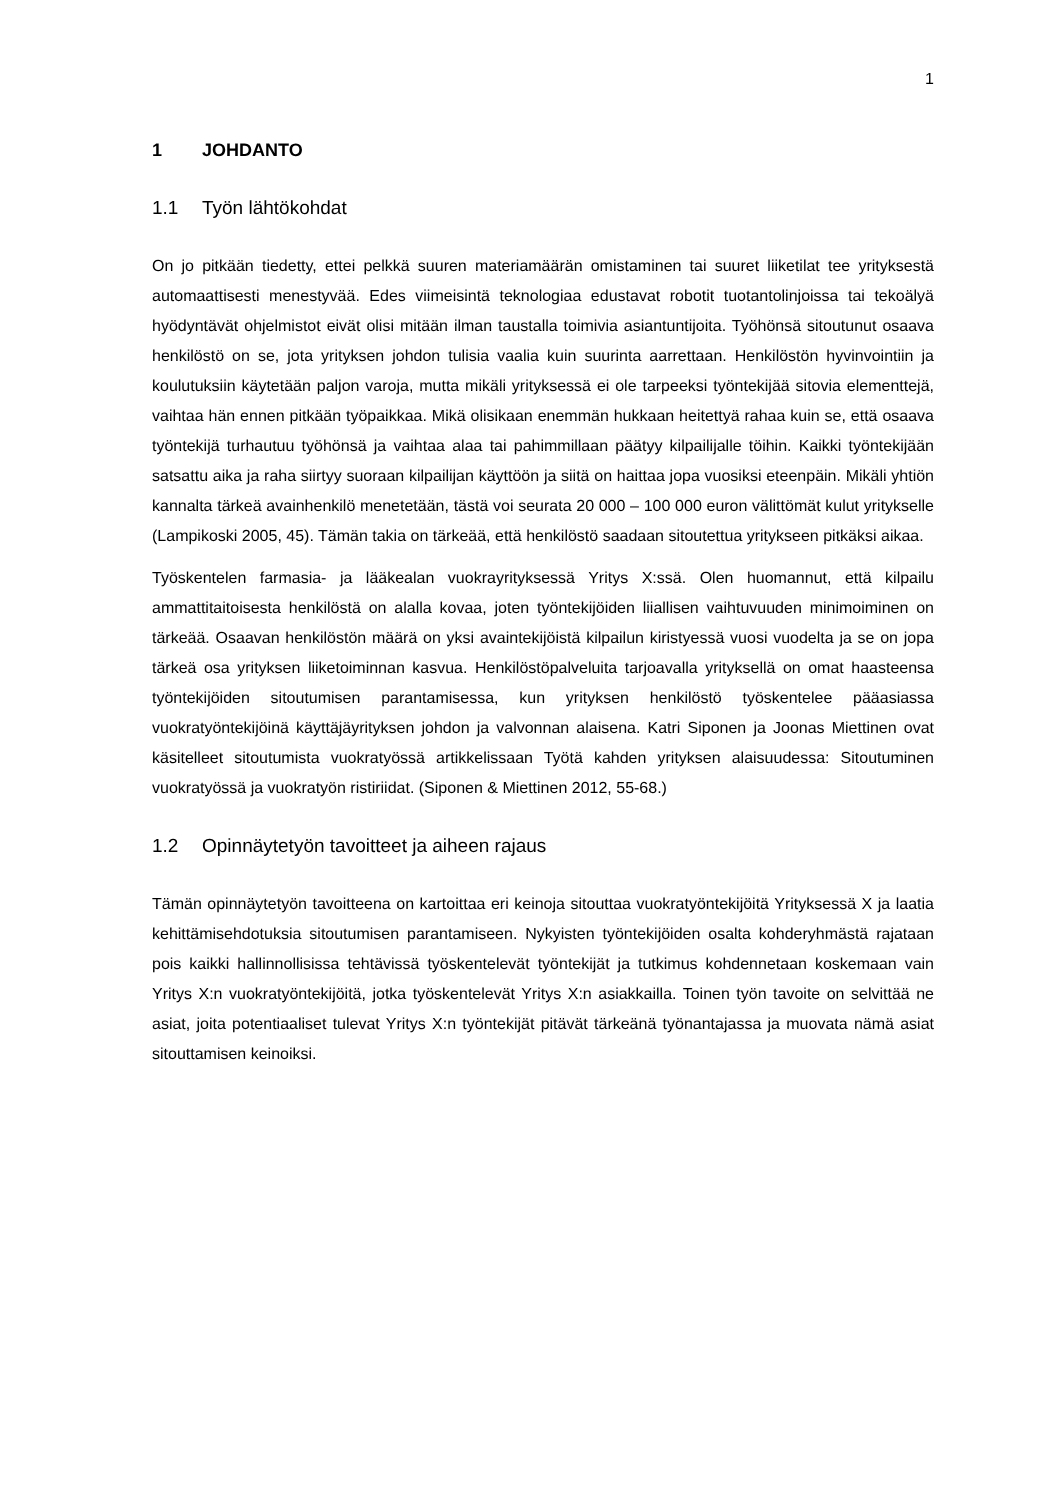1
1 JOHDANTO
1.1 Työn lähtökohdat
On jo pitkään tiedetty, ettei pelkkä suuren materiamäärän omistaminen tai suuret liiketilat tee yrityksestä automaattisesti menestyvää. Edes viimeisintä teknologiaa edustavat robotit tuotantolinjoissa tai tekoälyä hyödyntävät ohjelmistot eivät olisi mitään ilman taustalla toimivia asiantuntijoita. Työhönsä sitoutunut osaava henkilöstö on se, jota yrityksen johdon tulisia vaalia kuin suurinta aarrettaan. Henkilöstön hyvinvointiin ja koulutuksiin käytetään paljon varoja, mutta mikäli yrityksessä ei ole tarpeeksi työntekijää sitovia elementtejä, vaihtaa hän ennen pitkään työpaikkaa. Mikä olisikaan enemmän hukkaan heitettyä rahaa kuin se, että osaava työntekijä turhautuu työhönsä ja vaihtaa alaa tai pahimmillaan päätyy kilpailijalle töihin. Kaikki työntekijään satsattu aika ja raha siirtyy suoraan kilpailijan käyttöön ja siitä on haittaa jopa vuosiksi eteenpäin. Mikäli yhtiön kannalta tärkeä avainhenkilö menetetään, tästä voi seurata 20 000 – 100 000 euron välittömät kulut yritykselle (Lampikoski 2005, 45). Tämän takia on tärkeää, että henkilöstö saadaan sitoutettua yritykseen pitkäksi aikaa.
Työskentelen farmasia- ja lääkealan vuokrayrityksessä Yritys X:ssä. Olen huomannut, että kilpailu ammattitaitoisesta henkilöstä on alalla kovaa, joten työntekijöiden liiallisen vaihtuvuuden minimoiminen on tärkeää. Osaavan henkilöstön määrä on yksi avaintekijöistä kilpailun kiristyessä vuosi vuodelta ja se on jopa tärkeä osa yrityksen liiketoiminnan kasvua. Henkilöstöpalveluita tarjoavalla yrityksellä on omat haasteensa työntekijöiden sitoutumisen parantamisessa, kun yrityksen henkilöstö työskentelee pääasiassa vuokratyöntekijöinä käyttäjäyrityksen johdon ja valvonnan alaisena. Katri Siponen ja Joonas Miettinen ovat käsitelleet sitoutumista vuokratyössä artikkelissaan Työtä kahden yrityksen alaisuudessa: Sitoutuminen vuokratyössä ja vuokratyön ristiriidat. (Siponen & Miettinen 2012, 55-68.)
1.2 Opinnäytetyön tavoitteet ja aiheen rajaus
Tämän opinnäytetyön tavoitteena on kartoittaa eri keinoja sitouttaa vuokratyöntekijöitä Yrityksessä X ja laatia kehittämisehdotuksia sitoutumisen parantamiseen. Nykyisten työntekijöiden osalta kohderyhmästä rajataan pois kaikki hallinnollisissa tehtävissä työskentelevät työntekijät ja tutkimus kohdennetaan koskemaan vain Yritys X:n vuokratyöntekijöitä, jotka työskentelevät Yritys X:n asiakkailla. Toinen työn tavoite on selvittää ne asiat, joita potentiaaliset tulevat Yritys X:n työntekijät pitävät tärkeänä työnantajassa ja muovata nämä asiat sitouttamisen keinoiksi.